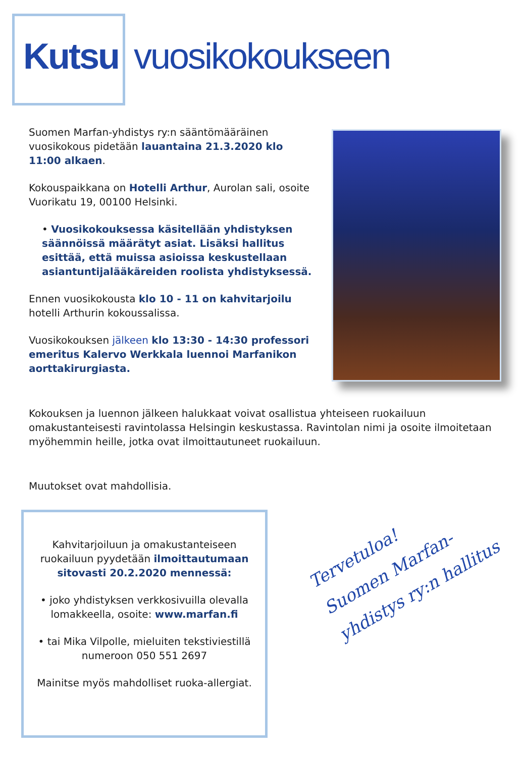Kutsu vuosikokoukseen
Suomen Marfan-yhdistys ry:n sääntömääräinen vuosikokous pidetään lauantaina 21.3.2020 klo 11:00 alkaen.
Kokouspaikkana on Hotelli Arthur, Aurolan sali, osoite Vuorikatu 19, 00100 Helsinki.
• Vuosikokouksessa käsitellään yhdistyksen säännöissä määrätyt asiat. Lisäksi hallitus esittää, että muissa asioissa keskustellaan asiantuntijalääkäreiden roolista yhdistyksessä.
Ennen vuosikokousta klo 10 - 11 on kahvitarjoilu hotelli Arthurin kokoussalissa.
Vuosikokouksen jälkeen klo 13:30 - 14:30 professori emeritus Kalervo Werkkala luennoi Marfanikon aorttakirurgiasta.
Kokouksen ja luennon jälkeen halukkaat voivat osallistua yhteiseen ruokailuun omakustanteisesti ravintolassa Helsingin keskustassa. Ravintolan nimi ja osoite ilmoitetaan myöhemmin heille, jotka ovat ilmoittautuneet ruokailuun.
Muutokset ovat mahdollisia.
Kahvitarjoiluun ja omakustanteiseen ruokailuun pyydetään ilmoittautumaan sitovasti 20.2.2020 mennessä:
• joko yhdistyksen verkkosivuilla olevalla lomakkeella, osoite: www.marfan.fi
• tai Mika Vilpolle, mieluiten tekstiviestillä numeroon 050 551 2697
Mainitse myös mahdolliset ruoka-allergiat.
Tervetuloa!
Suomen Marfan-
yhdistys ry:n hallitus